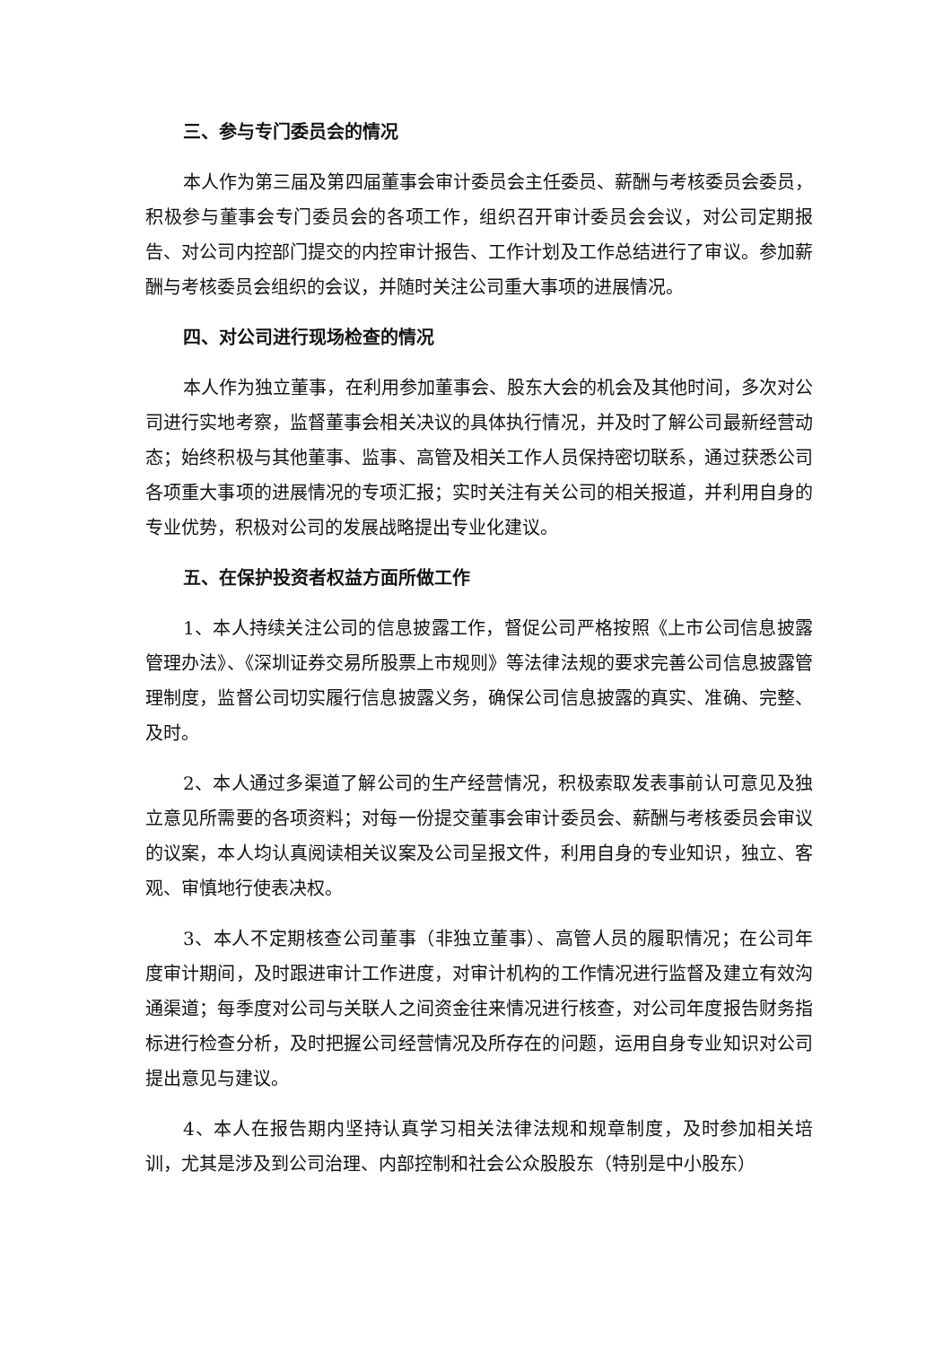三、参与专门委员会的情况
本人作为第三届及第四届董事会审计委员会主任委员、薪酬与考核委员会委员，积极参与董事会专门委员会的各项工作，组织召开审计委员会会议，对公司定期报告、对公司内控部门提交的内控审计报告、工作计划及工作总结进行了审议。参加薪酬与考核委员会组织的会议，并随时关注公司重大事项的进展情况。
四、对公司进行现场检查的情况
本人作为独立董事，在利用参加董事会、股东大会的机会及其他时间，多次对公司进行实地考察，监督董事会相关决议的具体执行情况，并及时了解公司最新经营动态；始终积极与其他董事、监事、高管及相关工作人员保持密切联系，通过获悉公司各项重大事项的进展情况的专项汇报；实时关注有关公司的相关报道，并利用自身的专业优势，积极对公司的发展战略提出专业化建议。
五、在保护投资者权益方面所做工作
1、本人持续关注公司的信息披露工作，督促公司严格按照《上市公司信息披露管理办法》、《深圳证券交易所股票上市规则》等法律法规的要求完善公司信息披露管理制度，监督公司切实履行信息披露义务，确保公司信息披露的真实、准确、完整、及时。
2、本人通过多渠道了解公司的生产经营情况，积极索取发表事前认可意见及独立意见所需要的各项资料；对每一份提交董事会审计委员会、薪酬与考核委员会审议的议案，本人均认真阅读相关议案及公司呈报文件，利用自身的专业知识，独立、客观、审慎地行使表决权。
3、本人不定期核查公司董事（非独立董事）、高管人员的履职情况；在公司年度审计期间，及时跟进审计工作进度，对审计机构的工作情况进行监督及建立有效沟通渠道；每季度对公司与关联人之间资金往来情况进行核查，对公司年度报告财务指标进行检查分析，及时把握公司经营情况及所存在的问题，运用自身专业知识对公司提出意见与建议。
4、本人在报告期内坚持认真学习相关法律法规和规章制度，及时参加相关培训，尤其是涉及到公司治理、内部控制和社会公众股股东（特别是中小股东）